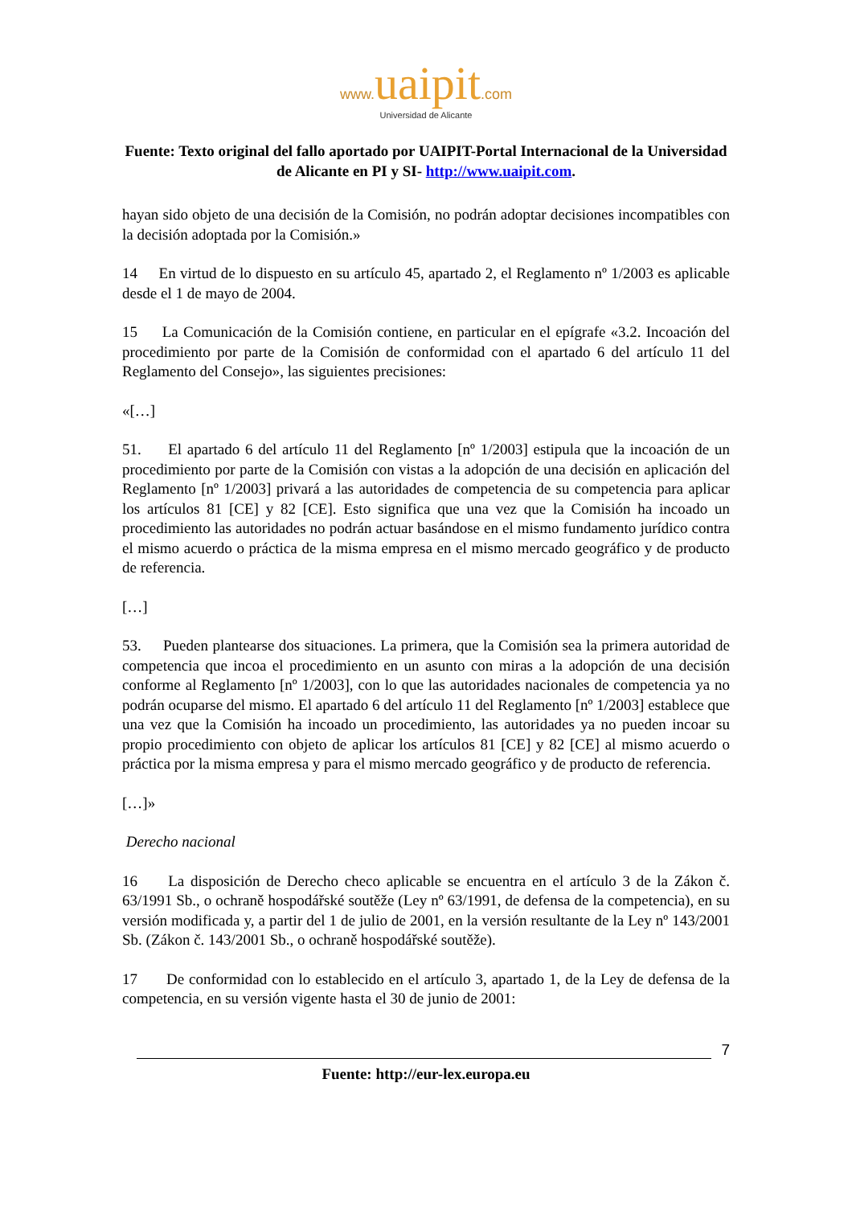www. uaipit.com
Universidad de Alicante
Fuente: Texto original del fallo aportado por UAIPIT-Portal Internacional de la Universidad de Alicante en PI y SI- http://www.uaipit.com.
hayan sido objeto de una decisión de la Comisión, no podrán adoptar decisiones incompatibles con la decisión adoptada por la Comisión.»
14 En virtud de lo dispuesto en su artículo 45, apartado 2, el Reglamento nº 1/2003 es aplicable desde el 1 de mayo de 2004.
15 La Comunicación de la Comisión contiene, en particular en el epígrafe «3.2. Incoación del procedimiento por parte de la Comisión de conformidad con el apartado 6 del artículo 11 del Reglamento del Consejo», las siguientes precisiones:
«[…]
51. El apartado 6 del artículo 11 del Reglamento [nº 1/2003] estipula que la incoación de un procedimiento por parte de la Comisión con vistas a la adopción de una decisión en aplicación del Reglamento [nº 1/2003] privará a las autoridades de competencia de su competencia para aplicar los artículos 81 [CE] y 82 [CE]. Esto significa que una vez que la Comisión ha incoado un procedimiento las autoridades no podrán actuar basándose en el mismo fundamento jurídico contra el mismo acuerdo o práctica de la misma empresa en el mismo mercado geográfico y de producto de referencia.
[…]
53. Pueden plantearse dos situaciones. La primera, que la Comisión sea la primera autoridad de competencia que incoa el procedimiento en un asunto con miras a la adopción de una decisión conforme al Reglamento [nº 1/2003], con lo que las autoridades nacionales de competencia ya no podrán ocuparse del mismo. El apartado 6 del artículo 11 del Reglamento [nº 1/2003] establece que una vez que la Comisión ha incoado un procedimiento, las autoridades ya no pueden incoar su propio procedimiento con objeto de aplicar los artículos 81 [CE] y 82 [CE] al mismo acuerdo o práctica por la misma empresa y para el mismo mercado geográfico y de producto de referencia.
[…]»
Derecho nacional
16 La disposición de Derecho checo aplicable se encuentra en el artículo 3 de la Zákon č. 63/1991 Sb., o ochraně hospodářské soutěže (Ley nº 63/1991, de defensa de la competencia), en su versión modificada y, a partir del 1 de julio de 2001, en la versión resultante de la Ley nº 143/2001 Sb. (Zákon č. 143/2001 Sb., o ochraně hospodářské soutěže).
17 De conformidad con lo establecido en el artículo 3, apartado 1, de la Ley de defensa de la competencia, en su versión vigente hasta el 30 de junio de 2001:
7
Fuente: http://eur-lex.europa.eu